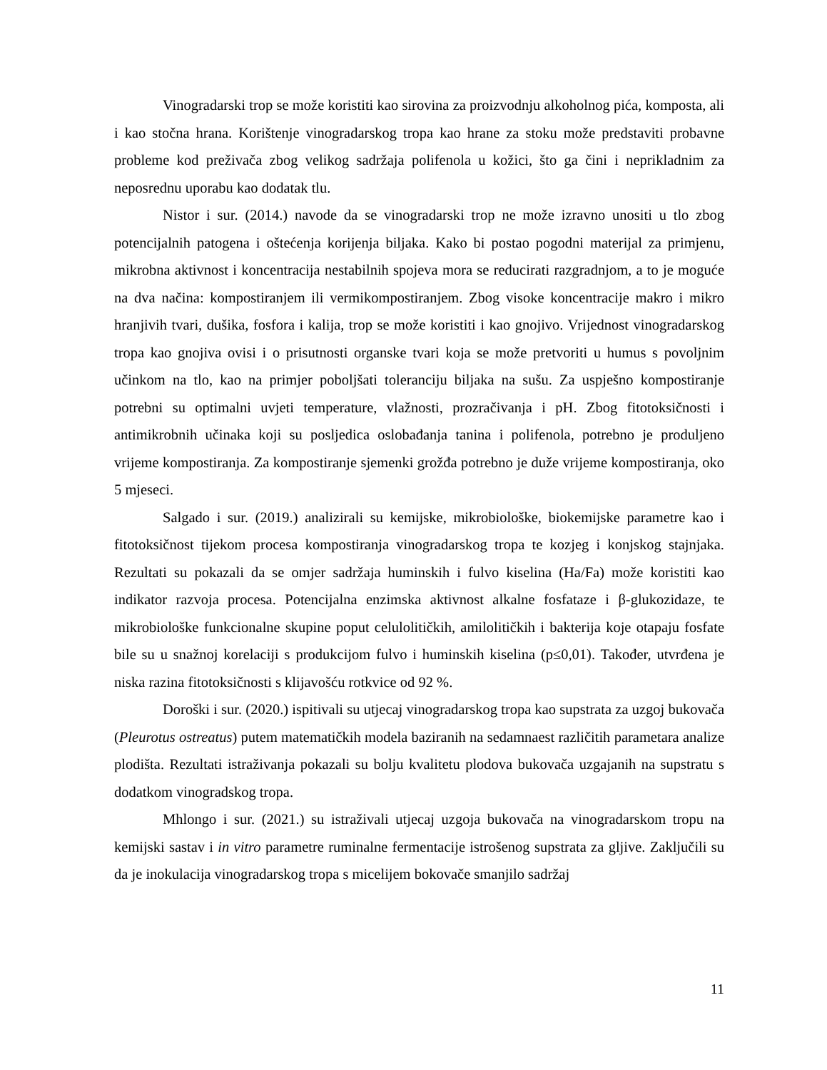Vinogradarski trop se može koristiti kao sirovina za proizvodnju alkoholnog pića, komposta, ali i kao stočna hrana. Korištenje vinogradarskog tropa kao hrane za stoku može predstaviti probavne probleme kod preživača zbog velikog sadržaja polifenola u kožici, što ga čini i neprikladnim za neposrednu uporabu kao dodatak tlu.
Nistor i sur. (2014.) navode da se vinogradarski trop ne može izravno unositi u tlo zbog potencijalnih patogena i oštećenja korijenja biljaka. Kako bi postao pogodni materijal za primjenu, mikrobna aktivnost i koncentracija nestabilnih spojeva mora se reducirati razgradnjom, a to je moguće na dva načina: kompostiranjem ili vermikompostiranjem. Zbog visoke koncentracije makro i mikro hranjivih tvari, dušika, fosfora i kalija, trop se može koristiti i kao gnojivo. Vrijednost vinogradarskog tropa kao gnojiva ovisi i o prisutnosti organske tvari koja se može pretvoriti u humus s povoljnim učinkom na tlo, kao na primjer poboljšati toleranciju biljaka na sušu. Za uspješno kompostiranje potrebni su optimalni uvjeti temperature, vlažnosti, prozračivanja i pH. Zbog fitotoksičnosti i antimikrobnih učinaka koji su posljedica oslobađanja tanina i polifenola, potrebno je produljeno vrijeme kompostiranja. Za kompostiranje sjemenki grožđa potrebno je duže vrijeme kompostiranja, oko 5 mjeseci.
Salgado i sur. (2019.) analizirali su kemijske, mikrobiološke, biokemijske parametre kao i fitotoksičnost tijekom procesa kompostiranja vinogradarskog tropa te kozjeg i konjskog stajnjaka. Rezultati su pokazali da se omjer sadržaja huminskih i fulvo kiselina (Ha/Fa) može koristiti kao indikator razvoja procesa. Potencijalna enzimska aktivnost alkalne fosfataze i β-glukozidaze, te mikrobiološke funkcionalne skupine poput celulolitičkih, amilolitičkih i bakterija koje otapaju fosfate bile su u snažnoj korelaciji s produkcijom fulvo i huminskih kiselina (p≤0,01). Također, utvrđena je niska razina fitotoksičnosti s klijavošću rotkvice od 92 %.
Doroški i sur. (2020.) ispitivali su utjecaj vinogradarskog tropa kao supstrata za uzgoj bukovača (Pleurotus ostreatus) putem matematičkih modela baziranih na sedamnaest različitih parametara analize plodišta. Rezultati istraživanja pokazali su bolju kvalitetu plodova bukovača uzgajanih na supstratu s dodatkom vinogradskog tropa.
Mhlongo i sur. (2021.) su istraživali utjecaj uzgoja bukovača na vinogradarskom tropu na kemijski sastav i in vitro parametre ruminalne fermentacije istrošenog supstrata za gljive. Zaključili su da je inokulacija vinogradarskog tropa s micelijem bokovače smanjilo sadržaj
11